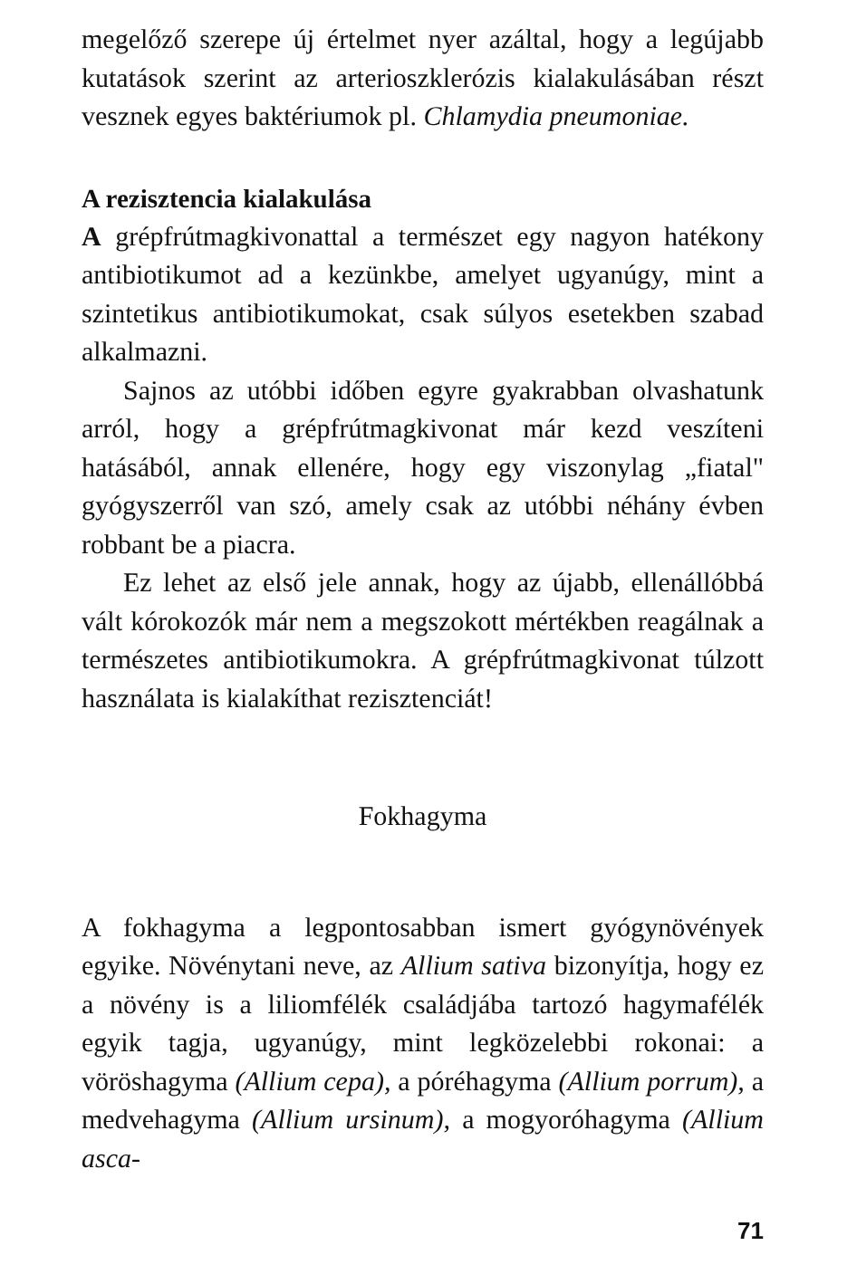megelőző szerepe új értelmet nyer azáltal, hogy a legújabb kutatások szerint az arterioszklerózis ki­alakulásában részt vesznek egyes baktériumok pl. Chlamydia pneumoniae.
A rezisztencia kialakulása
A grépfrútmagkivonattal a természet egy nagyon hatékony antibiotikumot ad a kezünkbe, amelyet ugyanúgy, mint a szintetikus antibiotikumokat, csak súlyos esetekben szabad alkalmazni.
Sajnos az utóbbi időben egyre gyakrabban ol­vashatunk arról, hogy a grépfrútmagkivonat már kezd veszíteni hatásából, annak ellenére, hogy egy viszonylag „fiatal" gyógyszerről van szó, amely csak az utóbbi néhány évben robbant be a piacra.
Ez lehet az első jele annak, hogy az újabb, ellen­állóbbá vált kórokozók már nem a megszokott mértékben reagálnak a természetes antibiotikumok­ra. A grépfrútmagkivonat túlzott használata is ki­alakíthat rezisztenciát!
Fokhagyma
A fokhagyma a legpontosabban ismert gyógynövé­nyek egyike. Növénytani neve, az Allium sativa bi­zonyítja, hogy ez a növény is a liliomfélék családjá­ba tartozó hagymafélék egyik tagja, ugyanúgy, mint legközelebbi rokonai: a vöröshagyma (Allium cepa), a póréhagyma (Allium porrum), a medvehagyma (Allium ursinum), a mogyoróhagyma (Allium asca-
71